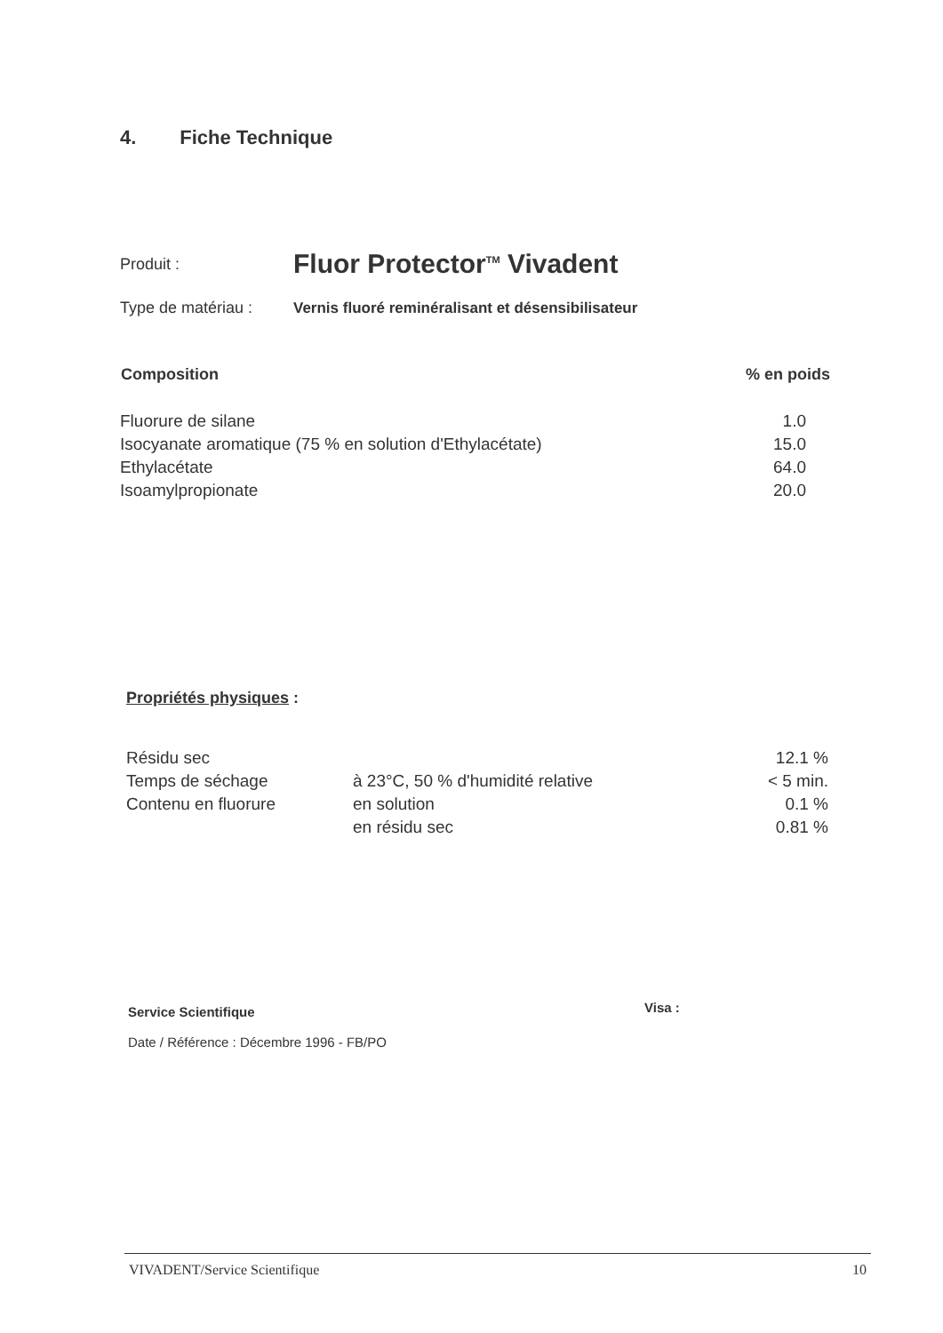4. Fiche Technique
| Produit : | Fluor Protector<sup>TM</sup> Vivadent |
| Type de matériau : | Vernis fluoré reminéralisant et désensibilisateur |
| Composition | % en poids |
| --- | --- |
| Fluorure de silane | 1.0 |
| Isocyanate aromatique (75 % en solution d'Ethylacétate) | 15.0 |
| Ethylacétate | 64.0 |
| Isoamylpropionate | 20.0 |
Propriétés physiques :
| Résidu sec | | 12.1 % |
| Temps de séchage | à 23°C, 50 % d'humidité relative | < 5 min. |
| Contenu en fluorure | en solution | 0.1 % |
| | en résidu sec | 0.81 % |
Service Scientifique
Date / Référence : Décembre 1996 - FB/PO
Visa :
VIVADENT/Service Scientifique 10